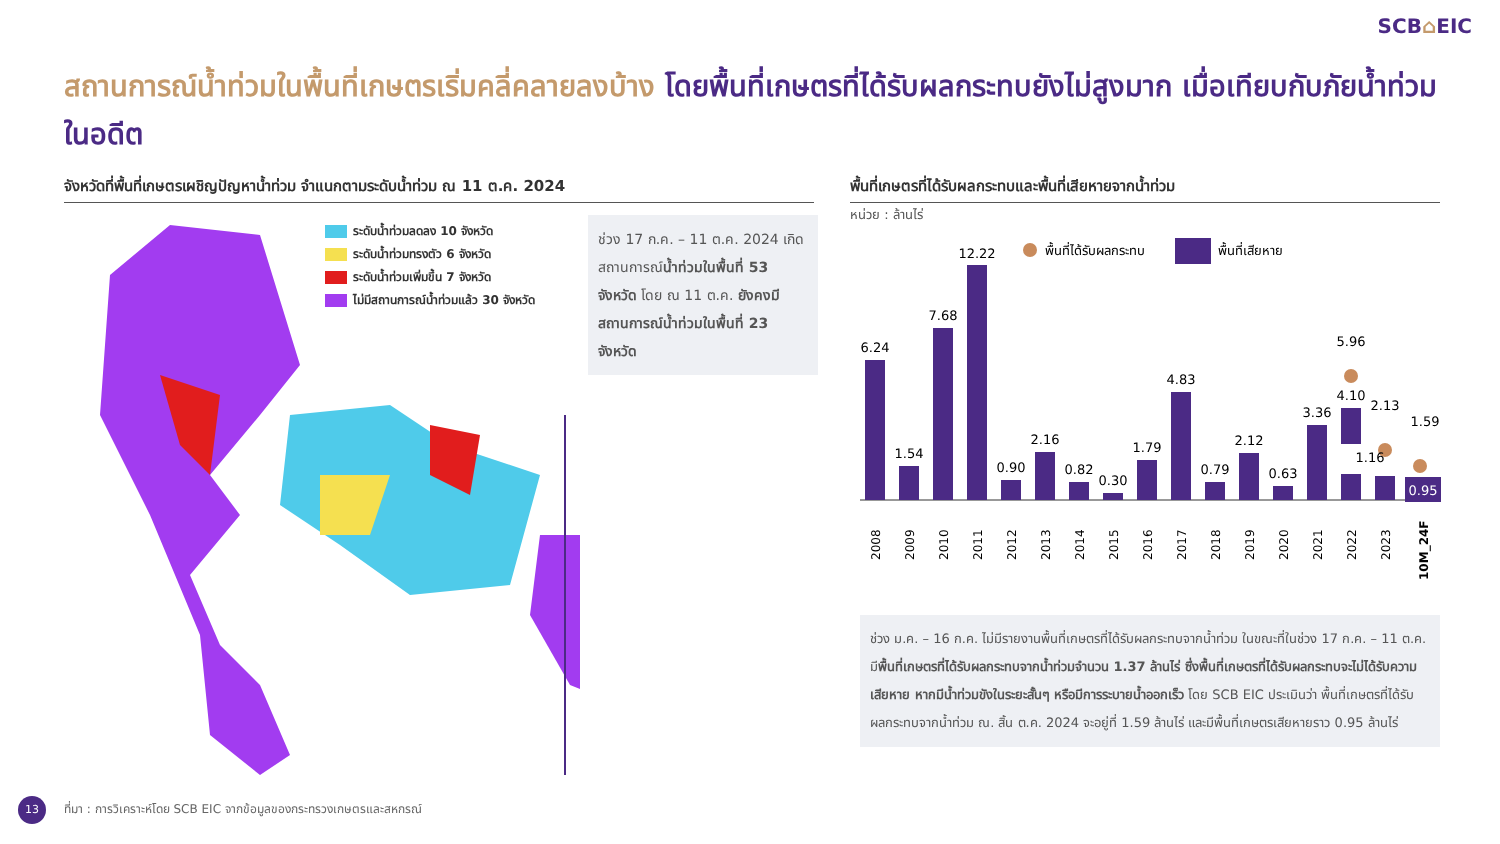SCB⌂EIC
สถานการณ์น้ำท่วมในพื้นที่เกษตรเริ่มคลี่คลายลงบ้าง โดยพื้นที่เกษตรที่ได้รับผลกระทบยังไม่สูงมาก เมื่อเทียบกับภัยน้ำท่วมในอดีต
จังหวัดที่พื้นที่เกษตรเผชิญปัญหาน้ำท่วม จำแนกตามระดับน้ำท่วม ณ 11 ต.ค. 2024 พื้นที่เกษตรที่ได้รับผลกระทบและพื้นที่เสียหายจากน้ำท่วม
ระดับน้ำท่วมลดลง 10 จังหวัด
ระดับน้ำท่วมทรงตัว 6 จังหวัด
ระดับน้ำท่วมเพิ่มขึ้น 7 จังหวัด
ไม่มีสถานการณ์น้ำท่วมแล้ว 30 จังหวัด
ช่วง 17 ก.ค. – 11 ต.ค. 2024 เกิดสถานการณ์น้ำท่วมในพื้นที่ 53 จังหวัด โดย ณ 11 ต.ค. ยังคงมีสถานการณ์น้ำท่วมในพื้นที่ 23 จังหวัด
หน่วย : ล้านไร่
พื้นที่ได้รับผลกระทบ
พื้นที่เสียหาย
6.24
1.54
7.68
12.22
0.90
2.16
0.82
0.30
1.79
4.83
0.79
2.12
0.63
3.36
5.96
4.10
2.13
1.16
1.59
0.95
2008
2009
2010
2011
2012
2013
2014
2015
2016
2017
2018
2019
2020
2021
2022
2023
10M_24F
ช่วง ม.ค. – 16 ก.ค. ไม่มีรายงานพื้นที่เกษตรที่ได้รับผลกระทบจากน้ำท่วม ในขณะที่ในช่วง 17 ก.ค. – 11 ต.ค. มีพื้นที่เกษตรที่ได้รับผลกระทบจากน้ำท่วมจำนวน 1.37 ล้านไร่ ซึ่งพื้นที่เกษตรที่ได้รับผลกระทบจะไม่ได้รับความเสียหาย หากมีน้ำท่วมขังในระยะสั้นๆ หรือมีการระบายน้ำออกเร็ว โดย SCB EIC ประเมินว่า พื้นที่เกษตรที่ได้รับผลกระทบจากน้ำท่วม ณ. สิ้น ต.ค. 2024 จะอยู่ที่ 1.59 ล้านไร่ และมีพื้นที่เกษตรเสียหายราว 0.95 ล้านไร่
13
ที่มา : การวิเคราะห์โดย SCB EIC จากข้อมูลของกระทรวงเกษตรและสหกรณ์